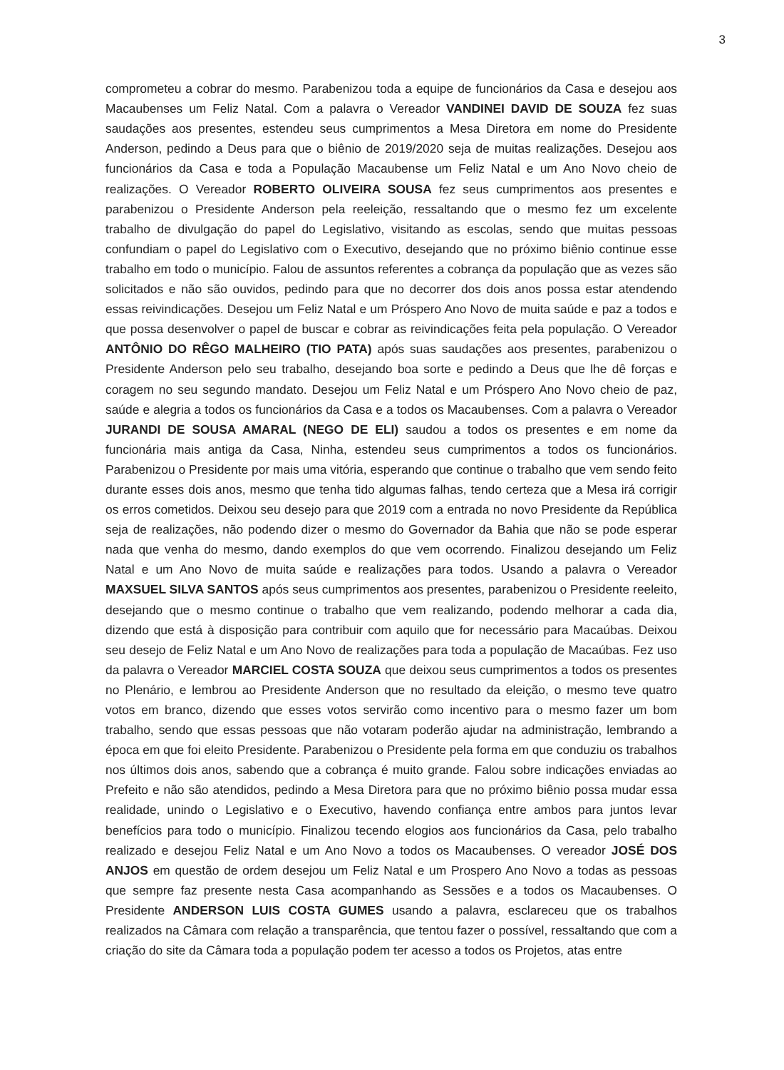3
comprometeu a cobrar do mesmo. Parabenizou toda a equipe de funcionários da Casa e desejou aos Macaubenses um Feliz Natal. Com a palavra o Vereador VANDINEI DAVID DE SOUZA fez suas saudações aos presentes, estendeu seus cumprimentos a Mesa Diretora em nome do Presidente Anderson, pedindo a Deus para que o biênio de 2019/2020 seja de muitas realizações. Desejou aos funcionários da Casa e toda a População Macaubense um Feliz Natal e um Ano Novo cheio de realizações. O Vereador ROBERTO OLIVEIRA SOUSA fez seus cumprimentos aos presentes e parabenizou o Presidente Anderson pela reeleição, ressaltando que o mesmo fez um excelente trabalho de divulgação do papel do Legislativo, visitando as escolas, sendo que muitas pessoas confundiam o papel do Legislativo com o Executivo, desejando que no próximo biênio continue esse trabalho em todo o município. Falou de assuntos referentes a cobrança da população que as vezes são solicitados e não são ouvidos, pedindo para que no decorrer dos dois anos possa estar atendendo essas reivindicações. Desejou um Feliz Natal e um Próspero Ano Novo de muita saúde e paz a todos e que possa desenvolver o papel de buscar e cobrar as reivindicações feita pela população. O Vereador ANTÔNIO DO RÊGO MALHEIRO (TIO PATA) após suas saudações aos presentes, parabenizou o Presidente Anderson pelo seu trabalho, desejando boa sorte e pedindo a Deus que lhe dê forças e coragem no seu segundo mandato. Desejou um Feliz Natal e um Próspero Ano Novo cheio de paz, saúde e alegria a todos os funcionários da Casa e a todos os Macaubenses. Com a palavra o Vereador JURANDI DE SOUSA AMARAL (NEGO DE ELI) saudou a todos os presentes e em nome da funcionária mais antiga da Casa, Ninha, estendeu seus cumprimentos a todos os funcionários. Parabenizou o Presidente por mais uma vitória, esperando que continue o trabalho que vem sendo feito durante esses dois anos, mesmo que tenha tido algumas falhas, tendo certeza que a Mesa irá corrigir os erros cometidos. Deixou seu desejo para que 2019 com a entrada no novo Presidente da República seja de realizações, não podendo dizer o mesmo do Governador da Bahia que não se pode esperar nada que venha do mesmo, dando exemplos do que vem ocorrendo. Finalizou desejando um Feliz Natal e um Ano Novo de muita saúde e realizações para todos. Usando a palavra o Vereador MAXSUEL SILVA SANTOS após seus cumprimentos aos presentes, parabenizou o Presidente reeleito, desejando que o mesmo continue o trabalho que vem realizando, podendo melhorar a cada dia, dizendo que está à disposição para contribuir com aquilo que for necessário para Macaúbas. Deixou seu desejo de Feliz Natal e um Ano Novo de realizações para toda a população de Macaúbas. Fez uso da palavra o Vereador MARCIEL COSTA SOUZA que deixou seus cumprimentos a todos os presentes no Plenário, e lembrou ao Presidente Anderson que no resultado da eleição, o mesmo teve quatro votos em branco, dizendo que esses votos servirão como incentivo para o mesmo fazer um bom trabalho, sendo que essas pessoas que não votaram poderão ajudar na administração, lembrando a época em que foi eleito Presidente. Parabenizou o Presidente pela forma em que conduziu os trabalhos nos últimos dois anos, sabendo que a cobrança é muito grande. Falou sobre indicações enviadas ao Prefeito e não são atendidos, pedindo a Mesa Diretora para que no próximo biênio possa mudar essa realidade, unindo o Legislativo e o Executivo, havendo confiança entre ambos para juntos levar benefícios para todo o município. Finalizou tecendo elogios aos funcionários da Casa, pelo trabalho realizado e desejou Feliz Natal e um Ano Novo a todos os Macaubenses. O vereador JOSÉ DOS ANJOS em questão de ordem desejou um Feliz Natal e um Prospero Ano Novo a todas as pessoas que sempre faz presente nesta Casa acompanhando as Sessões e a todos os Macaubenses. O Presidente ANDERSON LUIS COSTA GUMES usando a palavra, esclareceu que os trabalhos realizados na Câmara com relação a transparência, que tentou fazer o possível, ressaltando que com a criação do site da Câmara toda a população podem ter acesso a todos os Projetos, atas entre